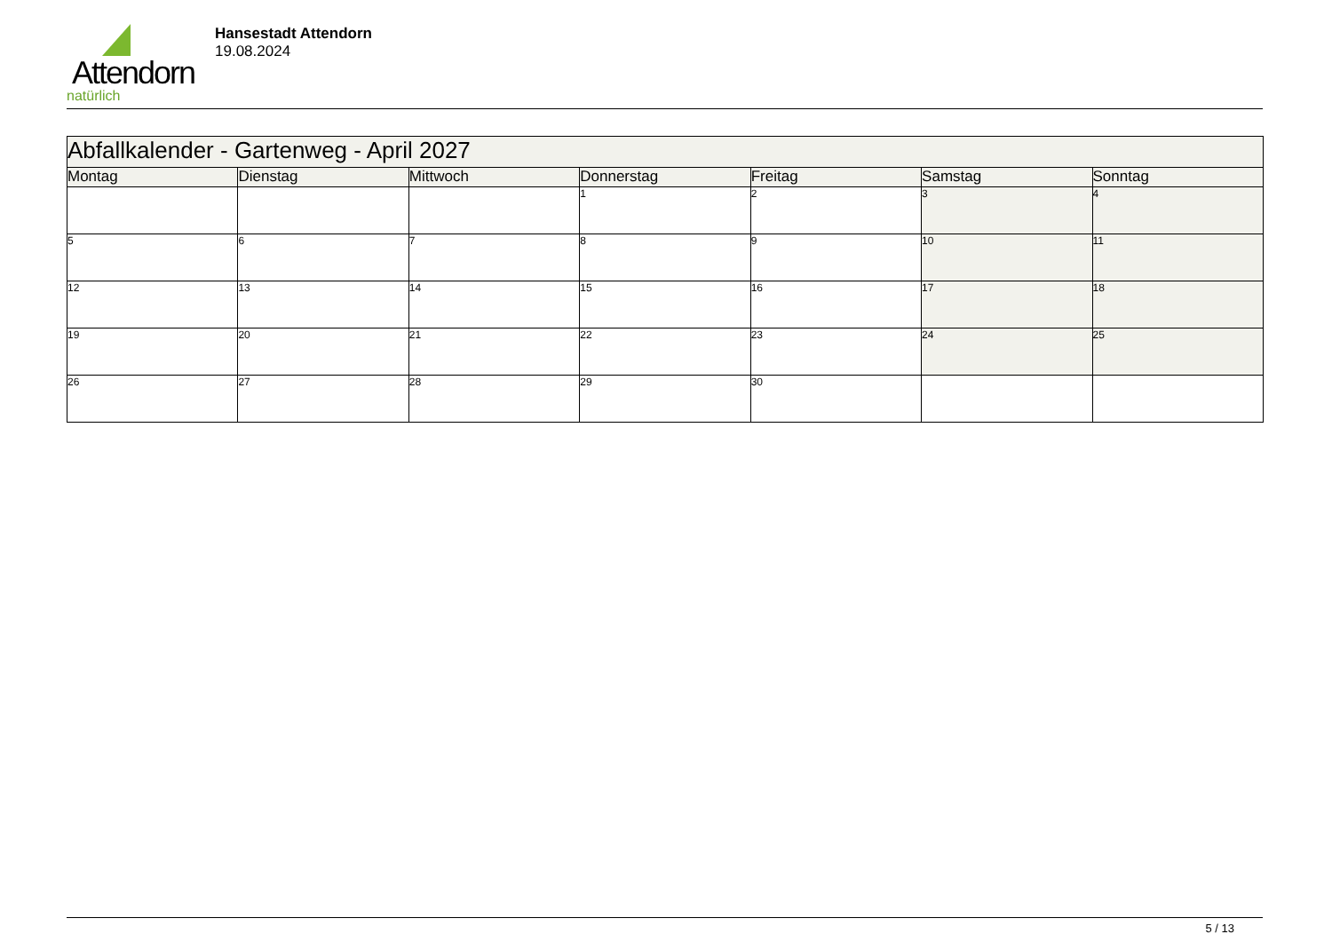Attendorn
natürlich
Hansestadt Attendorn
19.08.2024
| Abfallkalender - Gartenweg - April 2027 | | | | | | |
| Montag | Dienstag | Mittwoch | Donnerstag | Freitag | Samstag | Sonntag |
| | | | 1 | 2 | 3 | 4 |
| 5 | 6 | 7 | 8 | 9 | 10 | 11 |
| 12 | 13 | 14 | 15 | 16 | 17 | 18 |
| 19 | 20 | 21 | 22 | 23 | 24 | 25 |
| 26 | 27 | 28 | 29 | 30 | | |
5 / 13